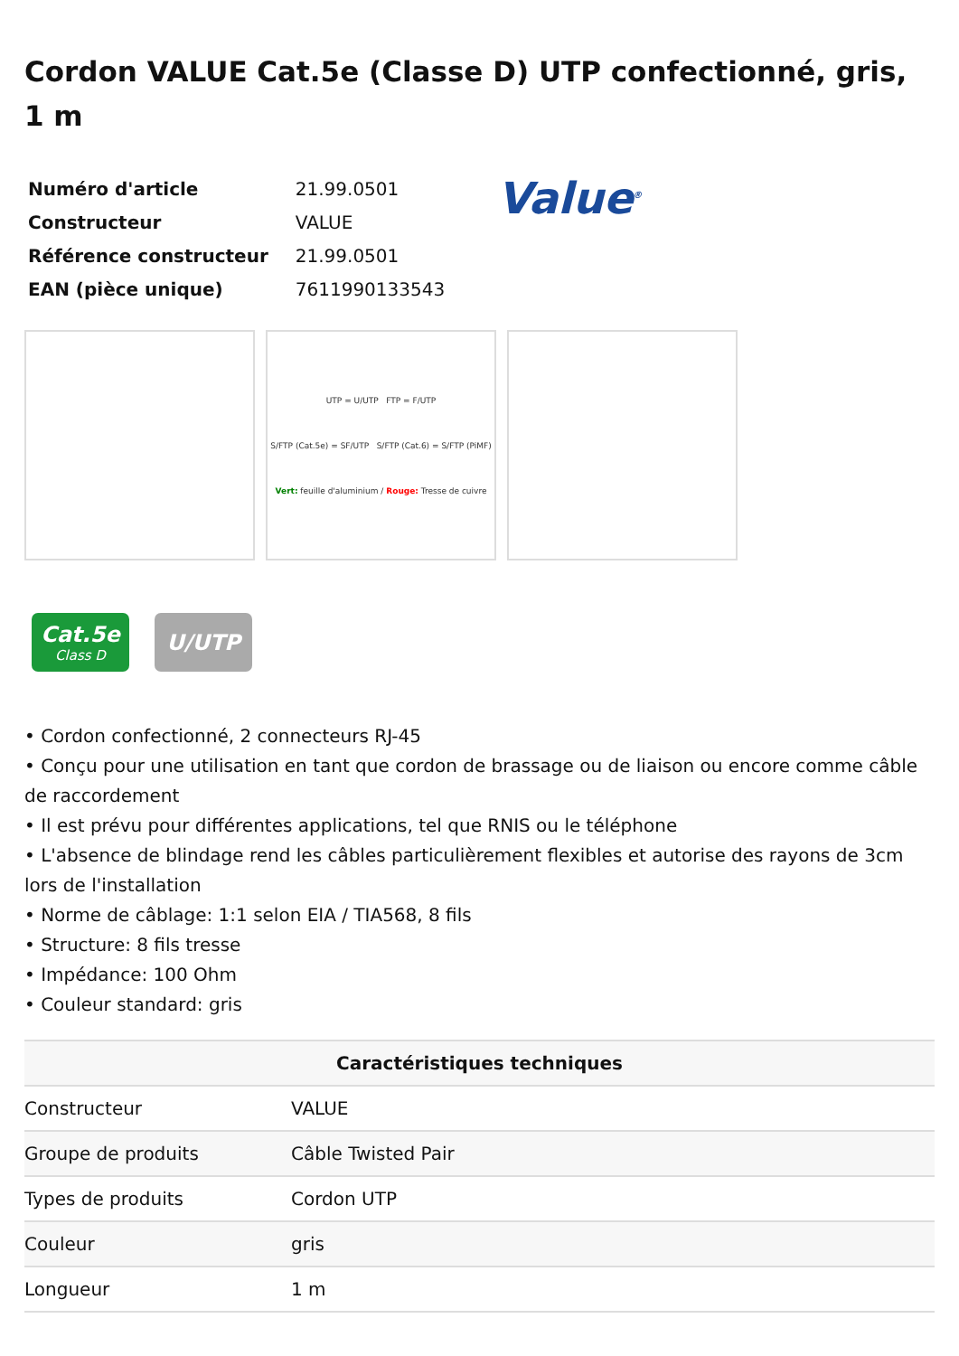Cordon VALUE Cat.5e (Classe D) UTP confectionné, gris, 1 m
| Numéro d'article | 21.99.0501 |
| Constructeur | VALUE |
| Référence constructeur | 21.99.0501 |
| EAN (pièce unique) | 7611990133543 |
Value<sup>®</sup>
UTP = U/UTP FTP = F/UTP
S/FTP (Cat.5e) = SF/UTP S/FTP (Cat.6) = S/FTP (PiMF)
Vert: feuille d'aluminium / Rouge: Tresse de cuivre
Cat.5e
Class D
U/UTP
• Cordon confectionné, 2 connecteurs RJ-45
• Conçu pour une utilisation en tant que cordon de brassage ou de liaison ou encore comme câble de raccordement
• Il est prévu pour différentes applications, tel que RNIS ou le téléphone
• L'absence de blindage rend les câbles particulièrement flexibles et autorise des rayons de 3cm lors de l'installation
• Norme de câblage: 1:1 selon EIA / TIA568, 8 fils
• Structure: 8 fils tresse
• Impédance: 100 Ohm
• Couleur standard: gris
| Caractéristiques techniques | |
| --- | --- |
| Constructeur | VALUE |
| Groupe de produits | Câble Twisted Pair |
| Types de produits | Cordon UTP |
| Couleur | gris |
| Longueur | 1 m |